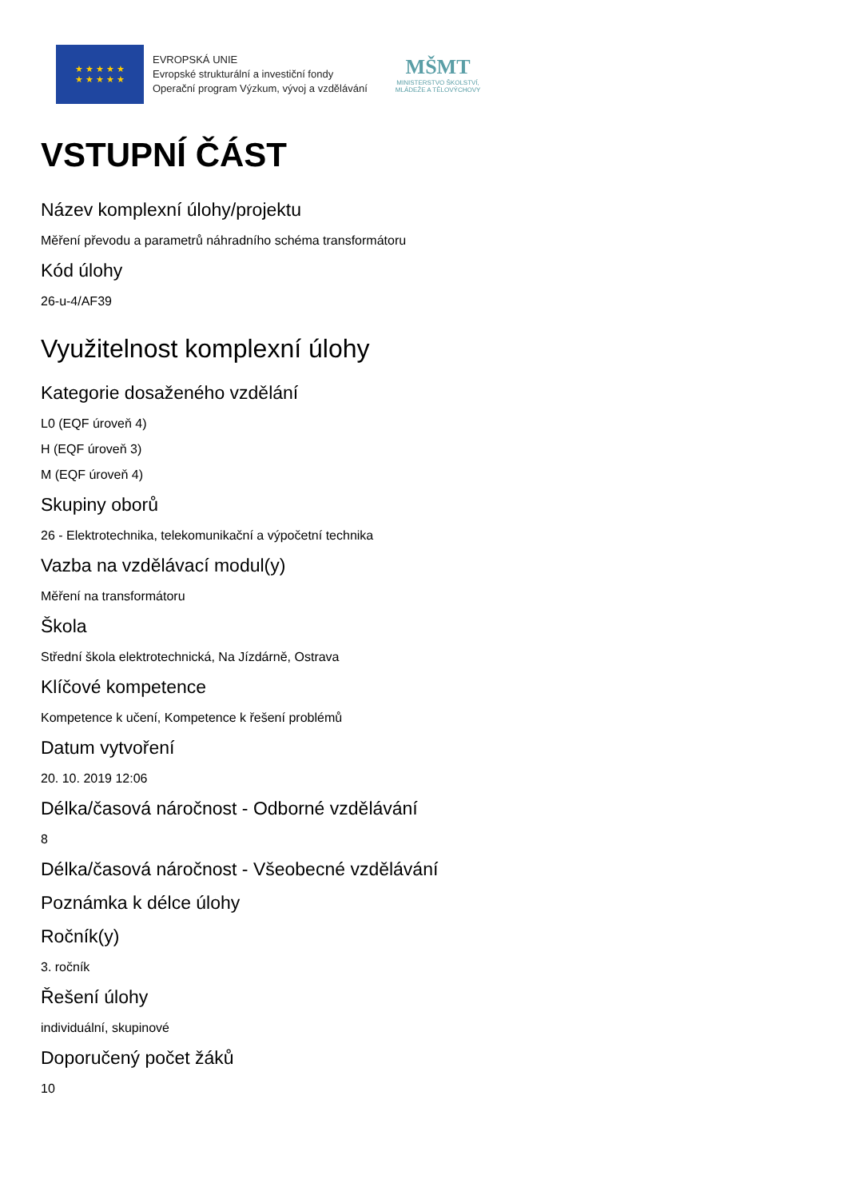★ ★ ★ ★ ★
★ ★ ★ ★ ★
EVROPSKÁ UNIE
Evropské strukturální a investiční fondy
Operační program Výzkum, vývoj a vzdělávání
MŠMT
MINISTERSTVO ŠKOLSTVÍ,
MLÁDEŽE A TĚLOVÝCHOVY
VSTUPNÍ ČÁST
Název komplexní úlohy/projektu
Měření převodu a parametrů náhradního schéma transformátoru
Kód úlohy
26-u-4/AF39
Využitelnost komplexní úlohy
Kategorie dosaženého vzdělání
L0 (EQF úroveň 4)
H (EQF úroveň 3)
M (EQF úroveň 4)
Skupiny oborů
26 - Elektrotechnika, telekomunikační a výpočetní technika
Vazba na vzdělávací modul(y)
Měření na transformátoru
Škola
Střední škola elektrotechnická, Na Jízdárně, Ostrava
Klíčové kompetence
Kompetence k učení, Kompetence k řešení problémů
Datum vytvoření
20. 10. 2019 12:06
Délka/časová náročnost - Odborné vzdělávání
8
Délka/časová náročnost - Všeobecné vzdělávání
Poznámka k délce úlohy
Ročník(y)
3. ročník
Řešení úlohy
individuální, skupinové
Doporučený počet žáků
10